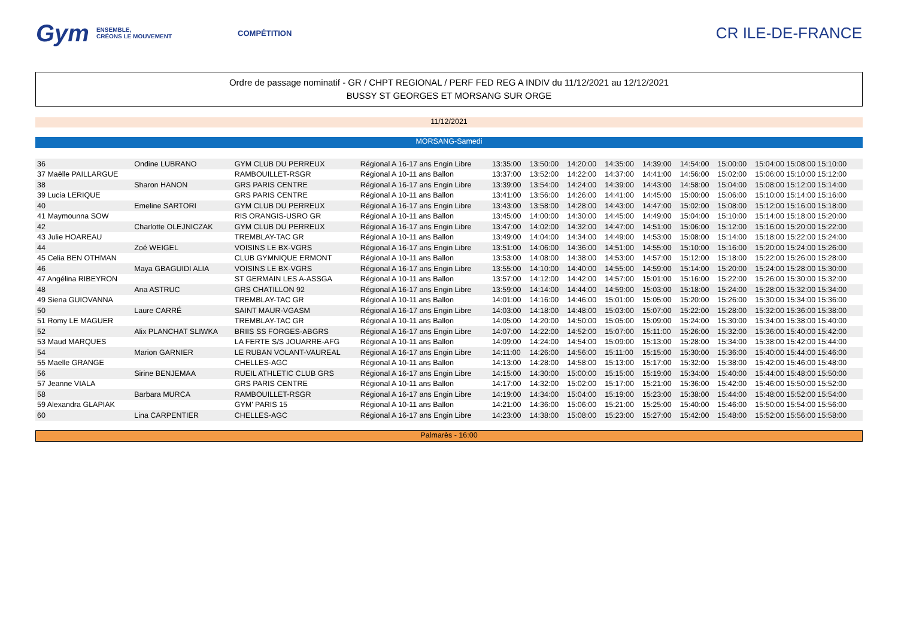Gym ENSEMBLE,
CRÉONS LE MOUVEMENT COMPÉTITION CR ILE-DE-FRANCE
Ordre de passage nominatif - GR / CHPT REGIONAL / PERF FED REG A INDIV du 11/12/2021 au 12/12/2021
BUSSY ST GEORGES ET MORSANG SUR ORGE
11/12/2021
MORSANG-Samedi
| 36 | Ondine LUBRANO | GYM CLUB DU PERREUX | Régional A 16-17 ans Engin Libre | 13:35:00 | 13:50:00 | 14:20:00 | 14:35:00 | 14:39:00 | 14:54:00 | 15:00:00 | 15:04:00 15:08:00 15:10:00 |
| 37 Maëlle PAILLARGUE | | RAMBOUILLET-RSGR | Régional A 10-11 ans Ballon | 13:37:00 | 13:52:00 | 14:22:00 | 14:37:00 | 14:41:00 | 14:56:00 | 15:02:00 | 15:06:00 15:10:00 15:12:00 |
| 38 | Sharon HANON | GRS PARIS CENTRE | Régional A 16-17 ans Engin Libre | 13:39:00 | 13:54:00 | 14:24:00 | 14:39:00 | 14:43:00 | 14:58:00 | 15:04:00 | 15:08:00 15:12:00 15:14:00 |
| 39 Lucia LERIQUE | | GRS PARIS CENTRE | Régional A 10-11 ans Ballon | 13:41:00 | 13:56:00 | 14:26:00 | 14:41:00 | 14:45:00 | 15:00:00 | 15:06:00 | 15:10:00 15:14:00 15:16:00 |
| 40 | Emeline SARTORI | GYM CLUB DU PERREUX | Régional A 16-17 ans Engin Libre | 13:43:00 | 13:58:00 | 14:28:00 | 14:43:00 | 14:47:00 | 15:02:00 | 15:08:00 | 15:12:00 15:16:00 15:18:00 |
| 41 Maymounna SOW | | RIS ORANGIS-USRO GR | Régional A 10-11 ans Ballon | 13:45:00 | 14:00:00 | 14:30:00 | 14:45:00 | 14:49:00 | 15:04:00 | 15:10:00 | 15:14:00 15:18:00 15:20:00 |
| 42 | Charlotte OLEJNICZAK | GYM CLUB DU PERREUX | Régional A 16-17 ans Engin Libre | 13:47:00 | 14:02:00 | 14:32:00 | 14:47:00 | 14:51:00 | 15:06:00 | 15:12:00 | 15:16:00 15:20:00 15:22:00 |
| 43 Julie HOAREAU | | TREMBLAY-TAC GR | Régional A 10-11 ans Ballon | 13:49:00 | 14:04:00 | 14:34:00 | 14:49:00 | 14:53:00 | 15:08:00 | 15:14:00 | 15:18:00 15:22:00 15:24:00 |
| 44 | Zoé WEIGEL | VOISINS LE BX-VGRS | Régional A 16-17 ans Engin Libre | 13:51:00 | 14:06:00 | 14:36:00 | 14:51:00 | 14:55:00 | 15:10:00 | 15:16:00 | 15:20:00 15:24:00 15:26:00 |
| 45 Celia BEN OTHMAN | | CLUB GYMNIQUE ERMONT | Régional A 10-11 ans Ballon | 13:53:00 | 14:08:00 | 14:38:00 | 14:53:00 | 14:57:00 | 15:12:00 | 15:18:00 | 15:22:00 15:26:00 15:28:00 |
| 46 | Maya GBAGUIDI ALIA | VOISINS LE BX-VGRS | Régional A 16-17 ans Engin Libre | 13:55:00 | 14:10:00 | 14:40:00 | 14:55:00 | 14:59:00 | 15:14:00 | 15:20:00 | 15:24:00 15:28:00 15:30:00 |
| 47 Angélina RIBEYRON | | ST GERMAIN LES A-ASSGA | Régional A 10-11 ans Ballon | 13:57:00 | 14:12:00 | 14:42:00 | 14:57:00 | 15:01:00 | 15:16:00 | 15:22:00 | 15:26:00 15:30:00 15:32:00 |
| 48 | Ana ASTRUC | GRS CHATILLON 92 | Régional A 16-17 ans Engin Libre | 13:59:00 | 14:14:00 | 14:44:00 | 14:59:00 | 15:03:00 | 15:18:00 | 15:24:00 | 15:28:00 15:32:00 15:34:00 |
| 49 Siena GUIOVANNA | | TREMBLAY-TAC GR | Régional A 10-11 ans Ballon | 14:01:00 | 14:16:00 | 14:46:00 | 15:01:00 | 15:05:00 | 15:20:00 | 15:26:00 | 15:30:00 15:34:00 15:36:00 |
| 50 | Laure CARRÉ | SAINT MAUR-VGASM | Régional A 16-17 ans Engin Libre | 14:03:00 | 14:18:00 | 14:48:00 | 15:03:00 | 15:07:00 | 15:22:00 | 15:28:00 | 15:32:00 15:36:00 15:38:00 |
| 51 Romy LE MAGUER | | TREMBLAY-TAC GR | Régional A 10-11 ans Ballon | 14:05:00 | 14:20:00 | 14:50:00 | 15:05:00 | 15:09:00 | 15:24:00 | 15:30:00 | 15:34:00 15:38:00 15:40:00 |
| 52 | Alix PLANCHAT SLIWKA | BRIIS SS FORGES-ABGRS | Régional A 16-17 ans Engin Libre | 14:07:00 | 14:22:00 | 14:52:00 | 15:07:00 | 15:11:00 | 15:26:00 | 15:32:00 | 15:36:00 15:40:00 15:42:00 |
| 53 Maud MARQUES | | LA FERTE S/S JOUARRE-AFG | Régional A 10-11 ans Ballon | 14:09:00 | 14:24:00 | 14:54:00 | 15:09:00 | 15:13:00 | 15:28:00 | 15:34:00 | 15:38:00 15:42:00 15:44:00 |
| 54 | Marion GARNIER | LE RUBAN VOLANT-VAUREAL | Régional A 16-17 ans Engin Libre | 14:11:00 | 14:26:00 | 14:56:00 | 15:11:00 | 15:15:00 | 15:30:00 | 15:36:00 | 15:40:00 15:44:00 15:46:00 |
| 55 Maelle GRANGE | | CHELLES-AGC | Régional A 10-11 ans Ballon | 14:13:00 | 14:28:00 | 14:58:00 | 15:13:00 | 15:17:00 | 15:32:00 | 15:38:00 | 15:42:00 15:46:00 15:48:00 |
| 56 | Sirine BENJEMAA | RUEIL ATHLETIC CLUB GRS | Régional A 16-17 ans Engin Libre | 14:15:00 | 14:30:00 | 15:00:00 | 15:15:00 | 15:19:00 | 15:34:00 | 15:40:00 | 15:44:00 15:48:00 15:50:00 |
| 57 Jeanne VIALA | | GRS PARIS CENTRE | Régional A 10-11 ans Ballon | 14:17:00 | 14:32:00 | 15:02:00 | 15:17:00 | 15:21:00 | 15:36:00 | 15:42:00 | 15:46:00 15:50:00 15:52:00 |
| 58 | Barbara MURCA | RAMBOUILLET-RSGR | Régional A 16-17 ans Engin Libre | 14:19:00 | 14:34:00 | 15:04:00 | 15:19:00 | 15:23:00 | 15:38:00 | 15:44:00 | 15:48:00 15:52:00 15:54:00 |
| 59 Alexandra GLAPIAK | | GYM' PARIS 15 | Régional A 10-11 ans Ballon | 14:21:00 | 14:36:00 | 15:06:00 | 15:21:00 | 15:25:00 | 15:40:00 | 15:46:00 | 15:50:00 15:54:00 15:56:00 |
| 60 | Lina CARPENTIER | CHELLES-AGC | Régional A 16-17 ans Engin Libre | 14:23:00 | 14:38:00 | 15:08:00 | 15:23:00 | 15:27:00 | 15:42:00 | 15:48:00 | 15:52:00 15:56:00 15:58:00 |
Palmarès - 16:00